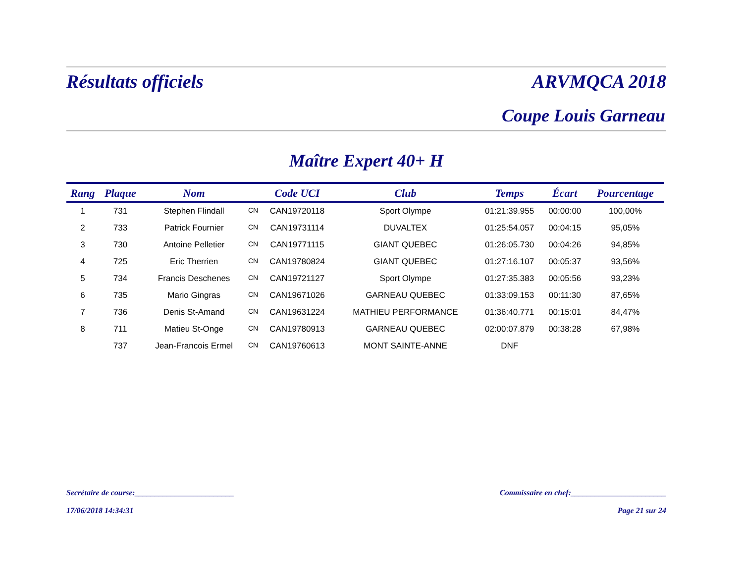Résultats officiels ARVMQCA 2018
Coupe Louis Garneau
Maître Expert 40+ H
| Rang | Plaque | Nom | | Code UCI | Club | Temps | Écart | Pourcentage |
| --- | --- | --- | --- | --- | --- | --- | --- | --- |
| 1 | 731 | Stephen Flindall | CN | CAN19720118 | Sport Olympe | 01:21:39.955 | 00:00:00 | 100,00% |
| 2 | 733 | Patrick Fournier | CN | CAN19731114 | DUVALTEX | 01:25:54.057 | 00:04:15 | 95,05% |
| 3 | 730 | Antoine Pelletier | CN | CAN19771115 | GIANT QUEBEC | 01:26:05.730 | 00:04:26 | 94,85% |
| 4 | 725 | Eric Therrien | CN | CAN19780824 | GIANT QUEBEC | 01:27:16.107 | 00:05:37 | 93,56% |
| 5 | 734 | Francis Deschenes | CN | CAN19721127 | Sport Olympe | 01:27:35.383 | 00:05:56 | 93,23% |
| 6 | 735 | Mario Gingras | CN | CAN19671026 | GARNEAU QUEBEC | 01:33:09.153 | 00:11:30 | 87,65% |
| 7 | 736 | Denis St-Amand | CN | CAN19631224 | MATHIEU PERFORMANCE | 01:36:40.771 | 00:15:01 | 84,47% |
| 8 | 711 | Matieu St-Onge | CN | CAN19780913 | GARNEAU QUEBEC | 02:00:07.879 | 00:38:28 | 67,98% |
| | 737 | Jean-Francois Ermel | CN | CAN19760613 | MONT SAINTE-ANNE | DNF | | |
Secrétaire de course:_________________________ Commissaire en chef:________________________
17/06/2018 14:34:31 Page 21 sur 24